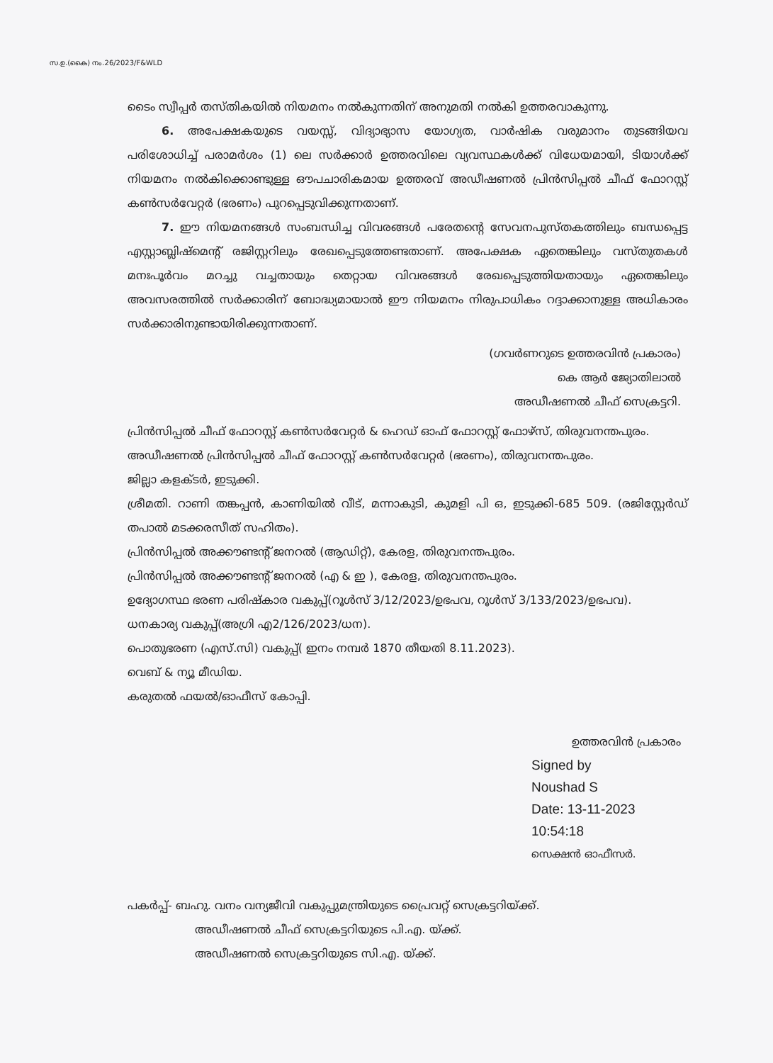സ.ഉ.(കൈ) നം.26/2023/F&WLD
ടൈം സ്വീപ്പർ തസ്തികയിൽ നിയമനം നൽകുന്നതിന് അനുമതി നൽകി ഉത്തരവാകുന്നു.
6. അപേക്ഷകയുടെ വയസ്സ്, വിദ്യാഭ്യാസ യോഗ്യത, വാർഷിക വരുമാനം തുടങ്ങിയവ പരിശോധിച്ച് പരാമർശം (1) ലെ സർക്കാർ ഉത്തരവിലെ വ്യവസ്ഥകൾക്ക് വിധേയമായി, ടിയാൾക്ക് നിയമനം നൽകിക്കൊണ്ടുള്ള ഔപചാരികമായ ഉത്തരവ് അഡീഷണൽ പ്രിൻസിപ്പൽ ചീഫ് ഫോറസ്റ്റ് കൺസർവേറ്റർ (ഭരണം) പുറപ്പെടുവിക്കുന്നതാണ്.
7. ഈ നിയമനങ്ങൾ സംബന്ധിച്ച വിവരങ്ങൾ പരേതന്റെ സേവനപുസ്തകത്തിലും ബന്ധപ്പെട്ട എസ്റ്റാബ്ലിഷ്മെന്റ് രജിസ്റ്ററിലും രേഖപ്പെടുത്തേണ്ടതാണ്. അപേക്ഷക ഏതെങ്കിലും വസ്തുതകൾ മനഃപൂർവം മറച്ചു വച്ചതായും തെറ്റായ വിവരങ്ങൾ രേഖപ്പെടുത്തിയതായും ഏതെങ്കിലും അവസരത്തിൽ സർക്കാരിന് ബോദ്ധ്യമായാൽ ഈ നിയമനം നിരുപാധികം റദ്ദാക്കാനുള്ള അധികാരം സർക്കാരിനുണ്ടായിരിക്കുന്നതാണ്.
(ഗവർണറുടെ ഉത്തരവിൻ പ്രകാരം)
കെ ആർ ജ്യോതിലാൽ
അഡീഷണൽ ചീഫ് സെക്രട്ടറി.
പ്രിൻസിപ്പൽ ചീഫ് ഫോറസ്റ്റ് കൺസർവേറ്റർ & ഹെഡ് ഓഫ് ഫോറസ്റ്റ് ഫോഴ്സ്, തിരുവനന്തപുരം.
അഡീഷണൽ പ്രിൻസിപ്പൽ ചീഫ് ഫോറസ്റ്റ് കൺസർവേറ്റർ (ഭരണം), തിരുവനന്തപുരം.
ജില്ലാ കളക്ടർ, ഇടുക്കി.
ശ്രീമതി. റാണി തങ്കപ്പൻ, കാണിയിൽ വീട്, മന്നാകുടി, കുമളി പി ഒ, ഇടുക്കി-685 509. (രജിസ്റ്റേർഡ് തപാൽ മടക്കരസീത് സഹിതം).
പ്രിൻസിപ്പൽ അക്കൗണ്ടന്റ് ജനറൽ (ആഡിറ്റ്), കേരള, തിരുവനന്തപുരം.
പ്രിൻസിപ്പൽ അക്കൗണ്ടന്റ് ജനറൽ (എ & ഇ ), കേരള, തിരുവനന്തപുരം.
ഉദ്യോഗസ്ഥ ഭരണ പരിഷ്കാര വകുപ്പ്(റൂൾസ് 3/12/2023/ഉഭപവ, റൂൾസ് 3/133/2023/ഉഭപവ).
ധനകാര്യ വകുപ്പ്(അഗ്രി എ2/126/2023/ധന).
പൊതുഭരണ (എസ്.സി) വകുപ്പ്( ഇനം നമ്പർ 1870 തീയതി 8.11.2023).
വെബ് & ന്യൂ മീഡിയ.
കരുതൽ ഫയൽ/ഓഫീസ് കോപ്പി.
ഉത്തരവിൻ പ്രകാരം
Signed by
Noushad S
Date: 13-11-2023 10:54:18
സെക്ഷൻ ഓഫീസർ.
പകർപ്പ്- ബഹു. വനം വന്യജീവി വകുപ്പുമന്ത്രിയുടെ പ്രൈവറ്റ് സെക്രട്ടറിയ്ക്ക്.
അഡീഷണൽ ചീഫ് സെക്രട്ടറിയുടെ പി.എ. യ്ക്ക്.
അഡീഷണൽ സെക്രട്ടറിയുടെ സി.എ. യ്ക്ക്.